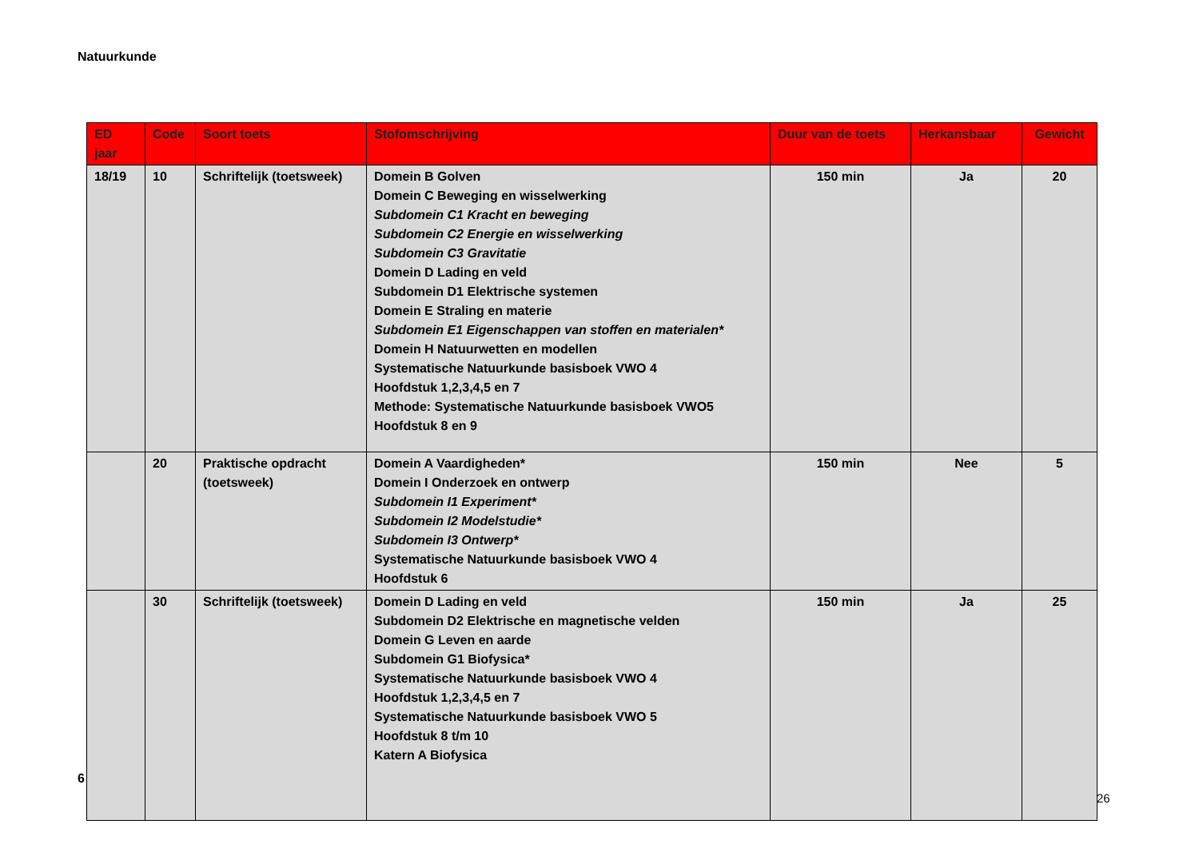Natuurkunde
| ED jaar | Code | Soort toets | Stofomschrijving | Duur van de toets | Herkansbaar | Gewicht |
| --- | --- | --- | --- | --- | --- | --- |
| 18/19 | 10 | Schriftelijk (toetsweek) | Domein B Golven Domein C Beweging en wisselwerking Subdomein C1 Kracht en beweging Subdomein C2 Energie en wisselwerking Subdomein C3 Gravitatie Domein D Lading en veld Subdomein D1 Elektrische systemen Domein E Straling en materie Subdomein E1 Eigenschappen van stoffen en materialen* Domein H Natuurwetten en modellen Systematische Natuurkunde basisboek VWO 4 Hoofdstuk 1,2,3,4,5 en 7 Methode: Systematische Natuurkunde basisboek VWO5 Hoofdstuk 8 en 9 | 150 min | Ja | 20 |
| | 20 | Praktische opdracht (toetsweek) | Domein A Vaardigheden* Domein I Onderzoek en ontwerp Subdomein I1 Experiment* Subdomein I2 Modelstudie* Subdomein I3 Ontwerp* Systematische Natuurkunde basisboek VWO 4 Hoofdstuk 6 | 150 min | Nee | 5 |
| | 30 | Schriftelijk (toetsweek) | Domein D Lading en veld Subdomein D2 Elektrische en magnetische velden Domein G Leven en aarde Subdomein G1 Biofysica* Systematische Natuurkunde basisboek VWO 4 Hoofdstuk 1,2,3,4,5 en 7 Systematische Natuurkunde basisboek VWO 5 Hoofdstuk 8 t/m 10 Katern A Biofysica | 150 min | Ja | 25 |
6
26